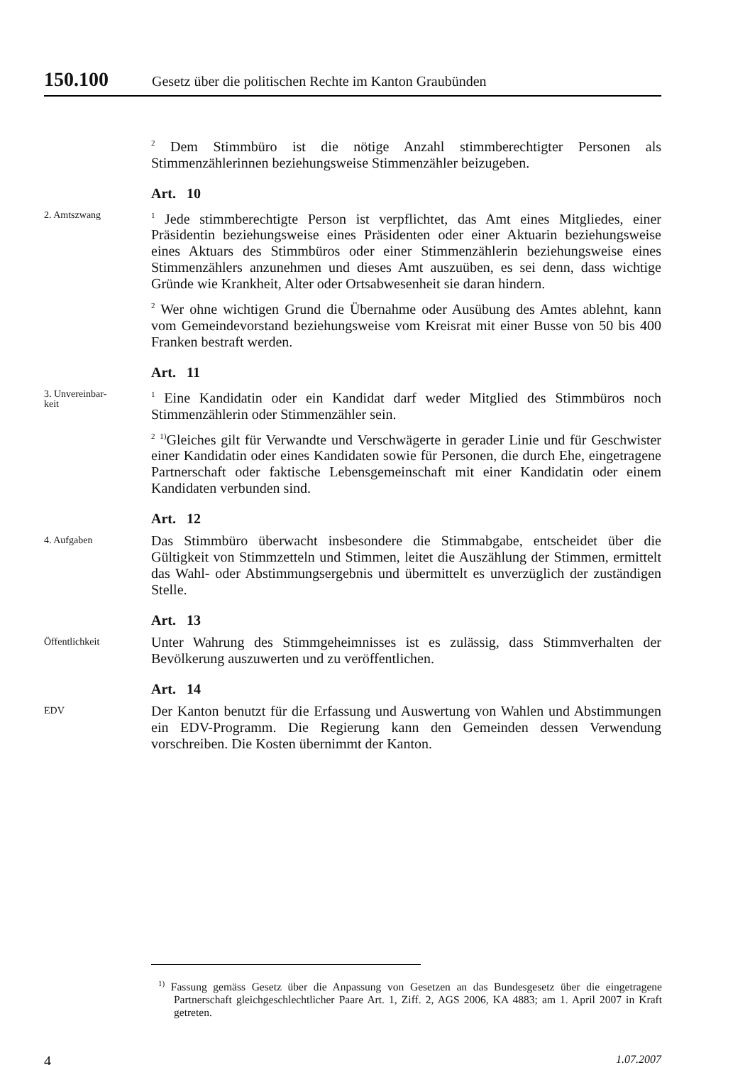150.100 Gesetz über die politischen Rechte im Kanton Graubünden
<sup>2</sup> Dem Stimmbüro ist die nötige Anzahl stimmberechtigter Personen als Stimmenzählerinnen beziehungsweise Stimmenzähler beizugeben.
Art. 10
2. Amtszwang
<sup>1</sup> Jede stimmberechtigte Person ist verpflichtet, das Amt eines Mitgliedes, einer Präsidentin beziehungsweise eines Präsidenten oder einer Aktuarin beziehungsweise eines Aktuars des Stimmbüros oder einer Stimmenzählerin beziehungsweise eines Stimmenzählers anzunehmen und dieses Amt auszuüben, es sei denn, dass wichtige Gründe wie Krankheit, Alter oder Ortsabwesenheit sie daran hindern.
<sup>2</sup> Wer ohne wichtigen Grund die Übernahme oder Ausübung des Amtes ablehnt, kann vom Gemeindevorstand beziehungsweise vom Kreisrat mit einer Busse von 50 bis 400 Franken bestraft werden.
Art. 11
3. Unvereinbar-
keit
<sup>1</sup> Eine Kandidatin oder ein Kandidat darf weder Mitglied des Stimmbüros noch Stimmenzählerin oder Stimmenzähler sein.
<sup>2</sup> <sup>1)</sup>Gleiches gilt für Verwandte und Verschwägerte in gerader Linie und für Geschwister einer Kandidatin oder eines Kandidaten sowie für Personen, die durch Ehe, eingetragene Partnerschaft oder faktische Lebensgemeinschaft mit einer Kandidatin oder einem Kandidaten verbunden sind.
Art. 12
4. Aufgaben
Das Stimmbüro überwacht insbesondere die Stimmabgabe, entscheidet über die Gültigkeit von Stimmzetteln und Stimmen, leitet die Auszählung der Stimmen, ermittelt das Wahl- oder Abstimmungsergebnis und übermittelt es unverzüglich der zuständigen Stelle.
Art. 13
Öffentlichkeit
Unter Wahrung des Stimmgeheimnisses ist es zulässig, dass Stimmverhalten der Bevölkerung auszuwerten und zu veröffentlichen.
Art. 14
EDV
Der Kanton benutzt für die Erfassung und Auswertung von Wahlen und Abstimmungen ein EDV-Programm. Die Regierung kann den Gemeinden dessen Verwendung vorschreiben. Die Kosten übernimmt der Kanton.
<sup>1)</sup> Fassung gemäss Gesetz über die Anpassung von Gesetzen an das Bundesgesetz über die eingetragene Partnerschaft gleichgeschlechtlicher Paare Art. 1, Ziff. 2, AGS 2006, KA 4883; am 1. April 2007 in Kraft getreten.
4 1.07.2007